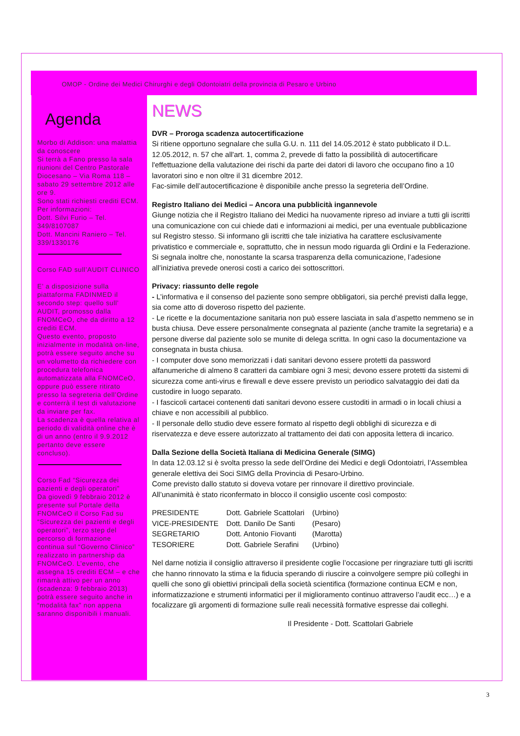OMOP - Ordine dei Medici Chirurghi e degli Odontoiatri della provincia di Pesaro e Urbino
Agenda
Morbo di Addison: una malattia da conoscere
Si terrà a Fano presso la sala riunioni del Centro Pastorale Diocesano – Via Roma 118 – sabato 29 settembre 2012 alle ore 9.
Sono stati richiesti crediti ECM.
Per informazioni:
Dott. Silvi Furio – Tel. 349/8107087
Dott. Mancini Raniero – Tel. 339/1330176
Corso FAD sull’AUDIT CLINICO
E’ a disposizione sulla piattaforma FADINMED il secondo step: quello sull’ AUDIT, promosso dalla FNOMCeO, che da diritto a 12 crediti ECM.
Questo evento, proposto inizialmente in modalità on-line, potrà essere seguito anche su un volumetto da richiedere con procedura telefonica automatizzata alla FNOMCeO, oppure può essere ritirato presso la segreteria dell’Ordine e conterrà il test di valutazione da inviare per fax.
La scadenza è quella relativa al periodo di validità online che è di un anno (entro il 9.9.2012 pertanto deve essere concluso).
Corso Fad “Sicurezza dei pazienti e degli operatori”
Da giovedì 9 febbraio 2012 è presente sul Portale della FNOMCeO il Corso Fad su “Sicurezza dei pazienti e degli operatori”, terzo step del percorso di formazione continua sul “Governo Clinico” realizzato in partnership da FNOMCeO. L’evento, che assegna 15 crediti ECM – e che rimarrà attivo per un anno (scadenza: 9 febbraio 2013) potrà essere seguito anche in “modalità fax” non appena saranno disponibili i manuali.
NEWS
DVR – Proroga scadenza autocertificazione
Si ritiene opportuno segnalare che sulla G.U. n. 111 del 14.05.2012 è stato pubblicato il D.L. 12.05.2012, n. 57 che all'art. 1, comma 2, prevede di fatto la possibilità di autocertificare l'effettuazione della valutazione dei rischi da parte dei datori di lavoro che occupano fino a 10 lavoratori sino e non oltre il 31 dicembre 2012.
Fac-simile dell’autocertificazione è disponibile anche presso la segreteria dell’Ordine.
Registro Italiano dei Medici – Ancora una pubblicità ingannevole
Giunge notizia che il Registro Italiano dei Medici ha nuovamente ripreso ad inviare a tutti gli iscritti una comunicazione con cui chiede dati e informazioni ai medici, per una eventuale pubblicazione sul Registro stesso. Si informano gli iscritti che tale iniziativa ha carattere esclusivamente privatistico e commerciale e, soprattutto, che in nessun modo riguarda gli Ordini e la Federazione. Si segnala inoltre che, nonostante la scarsa trasparenza della comunicazione, l’adesione all’iniziativa prevede onerosi costi a carico dei sottoscrittori.
Privacy: riassunto delle regole
- L’informativa e il consenso del paziente sono sempre obbligatori, sia perché previsti dalla legge, sia come atto di doveroso rispetto del paziente.
- Le ricette e la documentazione sanitaria non può essere lasciata in sala d’aspetto nemmeno se in busta chiusa. Deve essere personalmente consegnata al paziente (anche tramite la segretaria) e a persone diverse dal paziente solo se munite di delega scritta. In ogni caso la documentazione va consegnata in busta chiusa.
- I computer dove sono memorizzati i dati sanitari devono essere protetti da password alfanumeriche di almeno 8 caratteri da cambiare ogni 3 mesi; devono essere protetti da sistemi di sicurezza come anti-virus e firewall e deve essere previsto un periodico salvataggio dei dati da custodire in luogo separato.
- I fascicoli cartacei contenenti dati sanitari devono essere custoditi in armadi o in locali chiusi a chiave e non accessibili al pubblico.
- Il personale dello studio deve essere formato al rispetto degli obblighi di sicurezza e di riservatezza e deve essere autorizzato al trattamento dei dati con apposita lettera di incarico.
Dalla Sezione della Società Italiana di Medicina Generale (SIMG)
In data 12.03.12 si è svolta presso la sede dell’Ordine dei Medici e degli Odontoiatri, l’Assemblea generale elettiva dei Soci SIMG della Provincia di Pesaro-Urbino.
Come previsto dallo statuto si doveva votare per rinnovare il direttivo provinciale.
All’unanimità è stato riconfermato in blocco il consiglio uscente così composto:
| PRESIDENTE | Dott. Gabriele Scattolari | (Urbino) |
| VICE-PRESIDENTE | Dott. Danilo De Santi | (Pesaro) |
| SEGRETARIO | Dott. Antonio Fiovanti | (Marotta) |
| TESORIERE | Dott. Gabriele Serafini | (Urbino) |
Nel darne notizia il consiglio attraverso il presidente coglie l’occasione per ringraziare tutti gli iscritti che hanno rinnovato la stima e la fiducia sperando di riuscire a coinvolgere sempre più colleghi in quelli che sono gli obiettivi principali della società scientifica (formazione continua ECM e non, informatizzazione e strumenti informatici per il miglioramento continuo attraverso l’audit ecc…) e a focalizzare gli argomenti di formazione sulle reali necessità formative espresse dai colleghi.
Il Presidente - Dott. Scattolari Gabriele
3